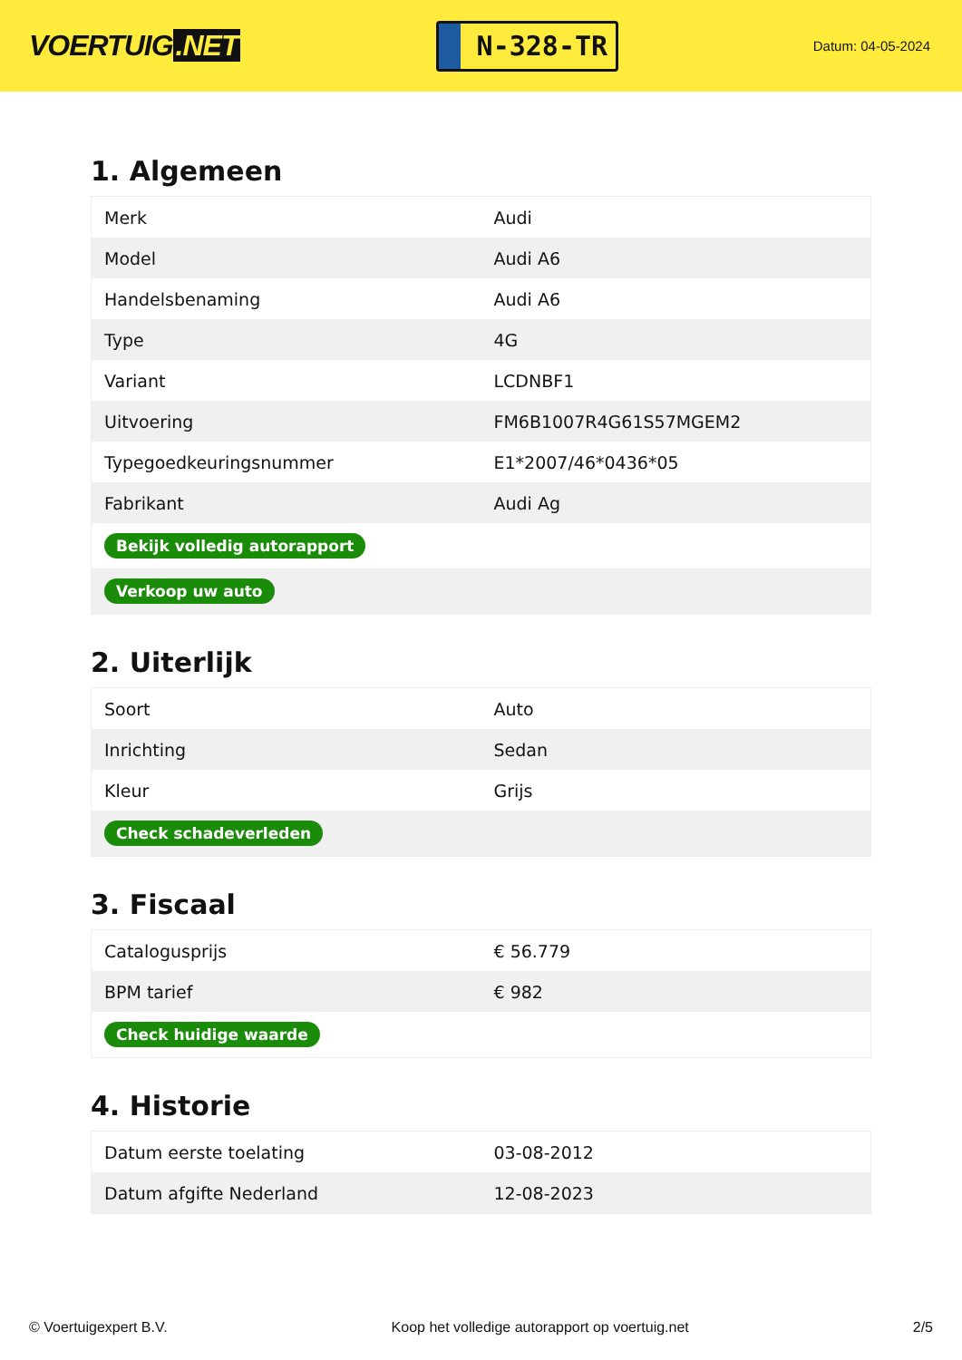VOERTUIG.NET
N-328-TR
Datum: 04-05-2024
1. Algemeen
| Merk | Audi |
| Model | Audi A6 |
| Handelsbenaming | Audi A6 |
| Type | 4G |
| Variant | LCDNBF1 |
| Uitvoering | FM6B1007R4G61S57MGEM2 |
| Typegoedkeuringsnummer | E1*2007/46*0436*05 |
| Fabrikant | Audi Ag |
| Bekijk volledig autorapport | |
| Verkoop uw auto | |
2. Uiterlijk
| Soort | Auto |
| Inrichting | Sedan |
| Kleur | Grijs |
| Check schadeverleden | |
3. Fiscaal
| Catalogusprijs | € 56.779 |
| BPM tarief | € 982 |
| Check huidige waarde | |
4. Historie
| Datum eerste toelating | 03-08-2012 |
| Datum afgifte Nederland | 12-08-2023 |
© Voertuigexpert B.V. Koop het volledige autorapport op voertuig.net 2/5